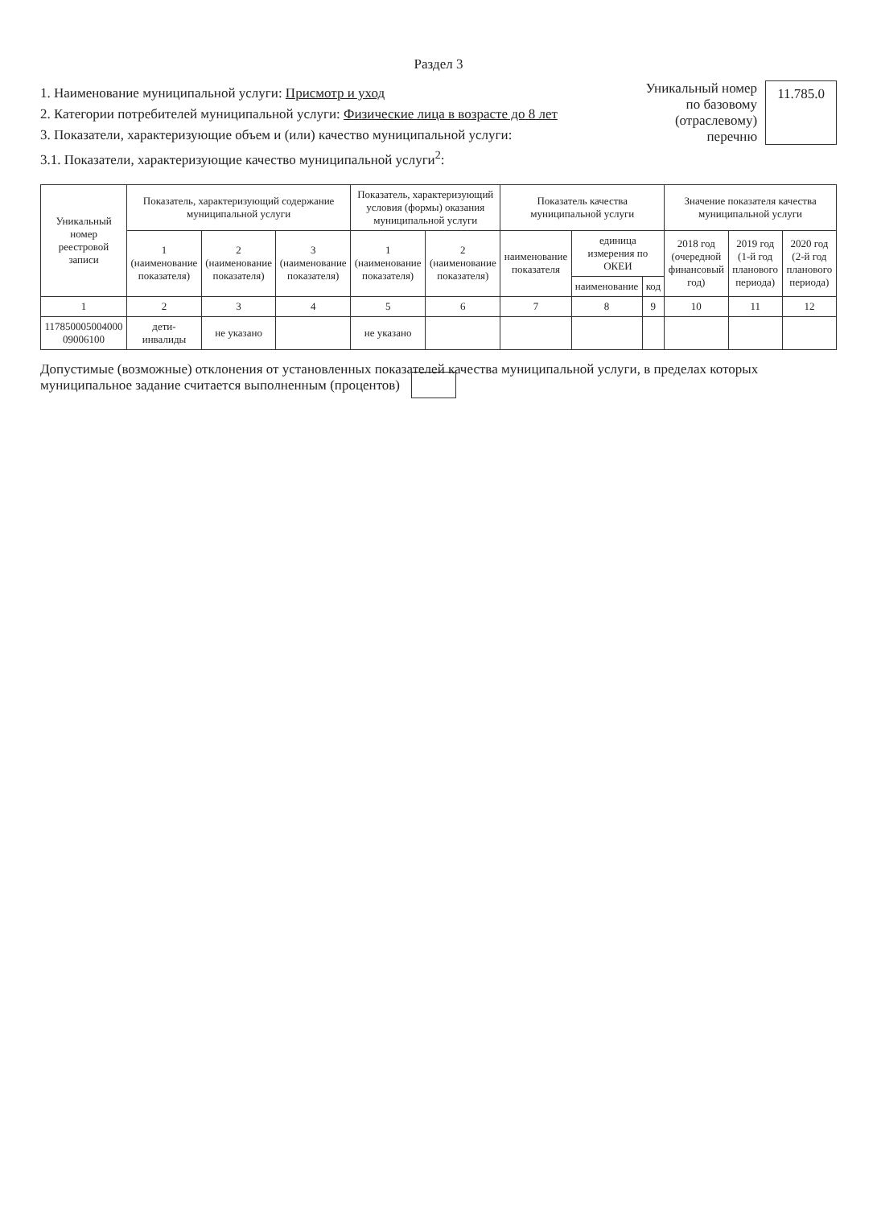Раздел 3
1. Наименование муниципальной услуги: Присмотр и уход
2. Категории потребителей муниципальной услуги: Физические лица в возрасте до 8 лет
3. Показатели, характеризующие объем и (или) качество муниципальной услуги:
3.1. Показатели, характеризующие качество муниципальной услуги<sup>2</sup>:
Уникальный номер
по базовому
(отраслевому)
перечню
11.785.0
| Уникальный номер реестровой записи | Показатель, характеризующий содержание муниципальной услуги | | | Показатель, характеризующий условия (формы) оказания муниципальной услуги | | Показатель качества муниципальной услуги | | | Значение показателя качества муниципальной услуги | | |
| --- | --- | --- | --- | --- | --- | --- | --- | --- | --- | --- | --- |
| | 1 (наименование показателя) | 2 (наименование показателя) | 3 (наименование показателя) | 1 (наименование показателя) | 2 (наименование показателя) | наименование показателя | единица измерения по ОКЕИ | | 2018 год (очередной финансовый год) | 2019 год (1-й год планового периода) | 2020 год (2-й год планового периода) |
| | | | | | | | наименование | код | | | |
| 1 | 2 | 3 | 4 | 5 | 6 | 7 | 8 | 9 | 10 | 11 | 12 |
| 117850005004000 09006100 | дети-инвалиды | не указано | | не указано | | | | | | | |
Допустимые (возможные) отклонения от установленных показателей качества муниципальной услуги, в пределах которых муниципальное задание считается выполненным (процентов)